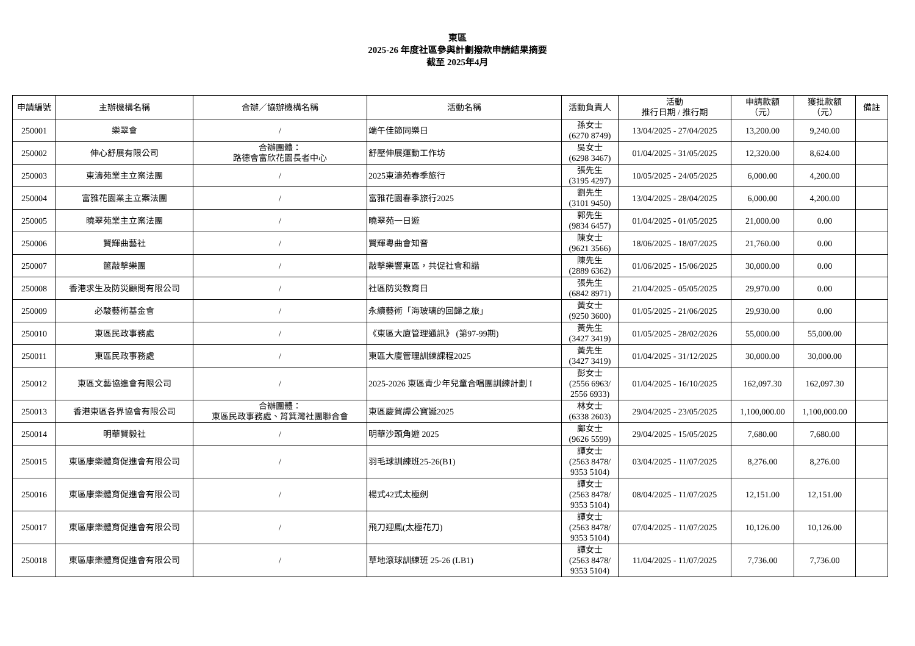東區
2025-26 年度社區參與計劃撥款申請結果摘要
截至 2025年4月
| 申請編號 | 主辦機構名稱 | 合辦／協辦機構名稱 | 活動名稱 | 活動負責人 | 活動 推行日期 / 推行期 | 申請款額 （元） | 獲批款額 （元） | 備註 |
| --- | --- | --- | --- | --- | --- | --- | --- | --- |
| 250001 | 樂翠會 | / | 端午佳節同樂日 | 孫女士 (6270 8749) | 13/04/2025 - 27/04/2025 | 13,200.00 | 9,240.00 | |
| 250002 | 伸心舒展有限公司 | 合辦團體： 路德會富欣花園長者中心 | 舒壓伸展運動工作坊 | 吳女士 (6298 3467) | 01/04/2025 - 31/05/2025 | 12,320.00 | 8,624.00 | |
| 250003 | 東濤苑業主立案法團 | / | 2025東濤苑春季旅行 | 張先生 (3195 4297) | 10/05/2025 - 24/05/2025 | 6,000.00 | 4,200.00 | |
| 250004 | 富雅花園業主立案法團 | / | 富雅花園春季旅行2025 | 劉先生 (3101 9450) | 13/04/2025 - 28/04/2025 | 6,000.00 | 4,200.00 | |
| 250005 | 曉翠苑業主立案法團 | / | 曉翠苑一日遊 | 郭先生 (9834 6457) | 01/04/2025 - 01/05/2025 | 21,000.00 | 0.00 | |
| 250006 | 賢輝曲藝社 | / | 賢輝粵曲會知音 | 陳女士 (9621 3566) | 18/06/2025 - 18/07/2025 | 21,760.00 | 0.00 | |
| 250007 | 篋敲擊樂團 | / | 敲擊樂響東區，共促社會和諧 | 陳先生 (2889 6362) | 01/06/2025 - 15/06/2025 | 30,000.00 | 0.00 | |
| 250008 | 香港求生及防災顧問有限公司 | / | 社區防災教育日 | 張先生 (6842 8971) | 21/04/2025 - 05/05/2025 | 29,970.00 | 0.00 | |
| 250009 | 必駿藝術基金會 | / | 永續藝術「海玻璃的回歸之旅」 | 黃女士 (9250 3600) | 01/05/2025 - 21/06/2025 | 29,930.00 | 0.00 | |
| 250010 | 東區民政事務處 | / | 《東區大廈管理通訊》 (第97-99期) | 黃先生 (3427 3419) | 01/05/2025 - 28/02/2026 | 55,000.00 | 55,000.00 | |
| 250011 | 東區民政事務處 | / | 東區大廈管理訓練課程2025 | 黃先生 (3427 3419) | 01/04/2025 - 31/12/2025 | 30,000.00 | 30,000.00 | |
| 250012 | 東區文藝協進會有限公司 | / | 2025-2026 東區青少年兒童合唱團訓練計劃 I | 彭女士 (2556 6963/ 2556 6933) | 01/04/2025 - 16/10/2025 | 162,097.30 | 162,097.30 | |
| 250013 | 香港東區各界協會有限公司 | 合辦團體： 東區民政事務處、筲箕灣社團聯合會 | 東區慶賀譚公寶誕2025 | 林女士 (6338 2603) | 29/04/2025 - 23/05/2025 | 1,100,000.00 | 1,100,000.00 | |
| 250014 | 明華賢毅社 | / | 明華沙頭角遊 2025 | 鄺女士 (9626 5599) | 29/04/2025 - 15/05/2025 | 7,680.00 | 7,680.00 | |
| 250015 | 東區康樂體育促進會有限公司 | / | 羽毛球訓練班25-26(B1) | 譚女士 (2563 8478/ 9353 5104) | 03/04/2025 - 11/07/2025 | 8,276.00 | 8,276.00 | |
| 250016 | 東區康樂體育促進會有限公司 | / | 楊式42式太極劍 | 譚女士 (2563 8478/ 9353 5104) | 08/04/2025 - 11/07/2025 | 12,151.00 | 12,151.00 | |
| 250017 | 東區康樂體育促進會有限公司 | / | 飛刀迎鳳(太極花刀) | 譚女士 (2563 8478/ 9353 5104) | 07/04/2025 - 11/07/2025 | 10,126.00 | 10,126.00 | |
| 250018 | 東區康樂體育促進會有限公司 | / | 草地滾球訓練班 25-26 (LB1) | 譚女士 (2563 8478/ 9353 5104) | 11/04/2025 - 11/07/2025 | 7,736.00 | 7,736.00 | |